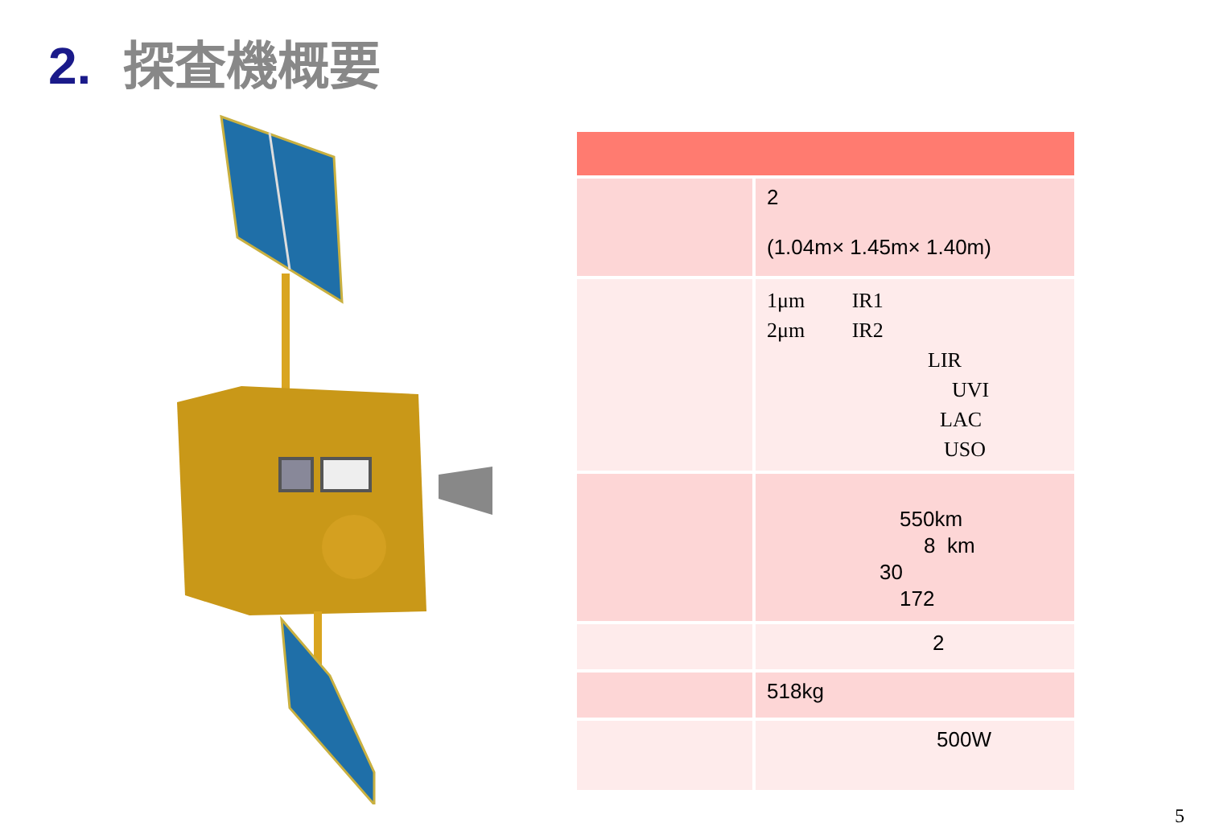2. 探査機概要
| | 2 (1.04m× 1.45m× 1.40m) |
| | 1μm IR1 2μm IR2 LIR UVI LAC USO |
| | 550km 8 km 30 172 |
| | 2 |
| | 518kg |
| | 500W |
5